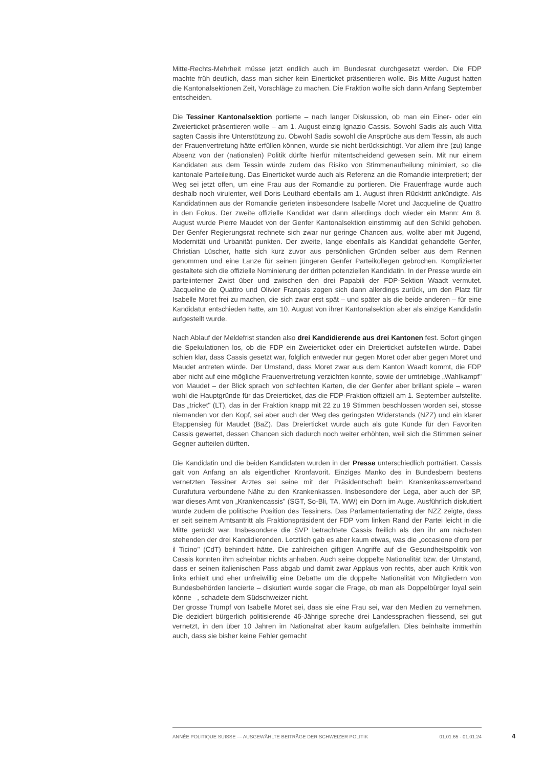Mitte-Rechts-Mehrheit müsse jetzt endlich auch im Bundesrat durchgesetzt werden. Die FDP machte früh deutlich, dass man sicher kein Einerticket präsentieren wolle. Bis Mitte August hatten die Kantonalsektionen Zeit, Vorschläge zu machen. Die Fraktion wollte sich dann Anfang September entscheiden.
Die Tessiner Kantonalsektion portierte – nach langer Diskussion, ob man ein Einer- oder ein Zweierticket präsentieren wolle – am 1. August einzig Ignazio Cassis. Sowohl Sadis als auch Vitta sagten Cassis ihre Unterstützung zu. Obwohl Sadis sowohl die Ansprüche aus dem Tessin, als auch der Frauenvertretung hätte erfüllen können, wurde sie nicht berücksichtigt. Vor allem ihre (zu) lange Absenz von der (nationalen) Politik dürfte hierfür mitentscheidend gewesen sein. Mit nur einem Kandidaten aus dem Tessin würde zudem das Risiko von Stimmenaufteilung minimiert, so die kantonale Parteileitung. Das Einerticket wurde auch als Referenz an die Romandie interpretiert; der Weg sei jetzt offen, um eine Frau aus der Romandie zu portieren. Die Frauenfrage wurde auch deshalb noch virulenter, weil Doris Leuthard ebenfalls am 1. August ihren Rücktritt ankündigte. Als Kandidatinnen aus der Romandie gerieten insbesondere Isabelle Moret und Jacqueline de Quattro in den Fokus. Der zweite offizielle Kandidat war dann allerdings doch wieder ein Mann: Am 8. August wurde Pierre Maudet von der Genfer Kantonalsektion einstimmig auf den Schild gehoben. Der Genfer Regierungsrat rechnete sich zwar nur geringe Chancen aus, wollte aber mit Jugend, Modernität und Urbanität punkten. Der zweite, lange ebenfalls als Kandidat gehandelte Genfer, Christian Lüscher, hatte sich kurz zuvor aus persönlichen Gründen selber aus dem Rennen genommen und eine Lanze für seinen jüngeren Genfer Parteikollegen gebrochen. Komplizierter gestaltete sich die offizielle Nominierung der dritten potenziellen Kandidatin. In der Presse wurde ein parteiinterner Zwist über und zwischen den drei Papabili der FDP-Sektion Waadt vermutet. Jacqueline de Quattro und Olivier Français zogen sich dann allerdings zurück, um den Platz für Isabelle Moret frei zu machen, die sich zwar erst spät – und später als die beide anderen – für eine Kandidatur entschieden hatte, am 10. August von ihrer Kantonalsektion aber als einzige Kandidatin aufgestellt wurde.
Nach Ablauf der Meldefrist standen also drei Kandidierende aus drei Kantonen fest. Sofort gingen die Spekulationen los, ob die FDP ein Zweierticket oder ein Dreierticket aufstellen würde. Dabei schien klar, dass Cassis gesetzt war, folglich entweder nur gegen Moret oder aber gegen Moret und Maudet antreten würde. Der Umstand, dass Moret zwar aus dem Kanton Waadt kommt, die FDP aber nicht auf eine mögliche Frauenvertretung verzichten konnte, sowie der umtriebige „Wahlkampf" von Maudet – der Blick sprach von schlechten Karten, die der Genfer aber brillant spiele – waren wohl die Hauptgründe für das Dreierticket, das die FDP-Fraktion offiziell am 1. September aufstellte. Das „tricket" (LT), das in der Fraktion knapp mit 22 zu 19 Stimmen beschlossen worden sei, stosse niemanden vor den Kopf, sei aber auch der Weg des geringsten Widerstands (NZZ) und ein klarer Etappensieg für Maudet (BaZ). Das Dreierticket wurde auch als gute Kunde für den Favoriten Cassis gewertet, dessen Chancen sich dadurch noch weiter erhöhten, weil sich die Stimmen seiner Gegner aufteilen dürften.
Die Kandidatin und die beiden Kandidaten wurden in der Presse unterschiedlich porträtiert. Cassis galt von Anfang an als eigentlicher Kronfavorit. Einziges Manko des in Bundesbern bestens vernetzten Tessiner Arztes sei seine mit der Präsidentschaft beim Krankenkassenverband Curafutura verbundene Nähe zu den Krankenkassen. Insbesondere der Lega, aber auch der SP, war dieses Amt von „Krankencassis" (SGT, So-Bli, TA, WW) ein Dorn im Auge. Ausführlich diskutiert wurde zudem die politische Position des Tessiners. Das Parlamentarierrating der NZZ zeigte, dass er seit seinem Amtsantritt als Fraktionspräsident der FDP vom linken Rand der Partei leicht in die Mitte gerückt war. Insbesondere die SVP betrachtete Cassis freilich als den ihr am nächsten stehenden der drei Kandidierenden. Letztlich gab es aber kaum etwas, was die „occasione d'oro per il Ticino" (CdT) behindert hätte. Die zahlreichen giftigen Angriffe auf die Gesundheitspolitik von Cassis konnten ihm scheinbar nichts anhaben. Auch seine doppelte Nationalität bzw. der Umstand, dass er seinen italienischen Pass abgab und damit zwar Applaus von rechts, aber auch Kritik von links erhielt und eher unfreiwillig eine Debatte um die doppelte Nationalität von Mitgliedern von Bundesbehörden lancierte – diskutiert wurde sogar die Frage, ob man als Doppelbürger loyal sein könne –, schadete dem Südschweizer nicht.
Der grosse Trumpf von Isabelle Moret sei, dass sie eine Frau sei, war den Medien zu vernehmen. Die dezidiert bürgerlich politisierende 46-Jährige spreche drei Landessprachen fliessend, sei gut vernetzt, in den über 10 Jahren im Nationalrat aber kaum aufgefallen. Dies beinhalte immerhin auch, dass sie bisher keine Fehler gemacht
ANNÉE POLITIQUE SUISSE — AUSGEWÄHLTE BEITRÄGE DER SCHWEIZER POLITIK 01.01.65 - 01.01.24
4